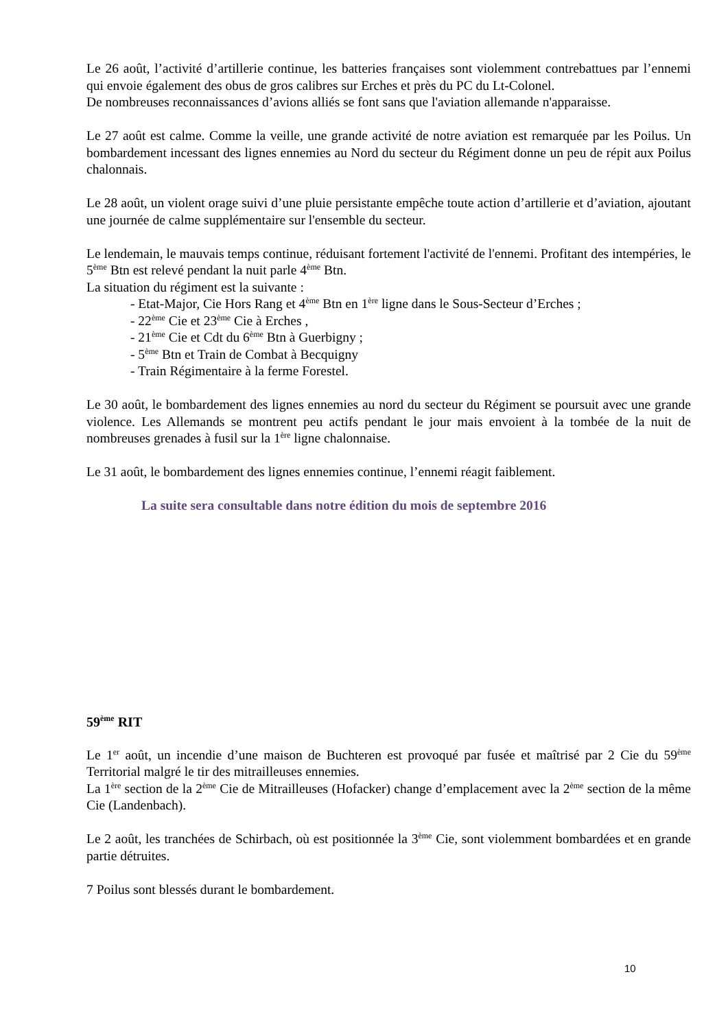Le 26 août, l’activité d’artillerie continue, les batteries françaises sont violemment contrebattues par l’ennemi qui envoie également des obus de gros calibres sur Erches et près du PC du Lt-Colonel.
De nombreuses reconnaissances d’avions alliés se font sans que l'aviation allemande n'apparaisse.
Le 27 août est calme. Comme la veille, une grande activité de notre aviation est remarquée par les Poilus. Un bombardement incessant des lignes ennemies au Nord du secteur du Régiment donne un peu de répit aux Poilus chalonnais.
Le 28 août, un violent orage suivi d’une pluie persistante empêche toute action d’artillerie et d’aviation, ajoutant une journée de calme supplémentaire sur l'ensemble du secteur.
Le lendemain, le mauvais temps continue, réduisant fortement l'activité de l'ennemi. Profitant des intempéries, le 5<sup>ème</sup> Btn est relevé pendant la nuit parle 4<sup>ème</sup> Btn.
La situation du régiment est la suivante :
- Etat-Major, Cie Hors Rang et 4<sup>ème</sup> Btn en 1<sup>ère</sup> ligne dans le Sous-Secteur d’Erches ;
- 22<sup>ème</sup> Cie et 23<sup>ème</sup> Cie à Erches ,
- 21<sup>ème</sup> Cie et Cdt du 6<sup>ème</sup> Btn à Guerbigny ;
- 5<sup>ème</sup> Btn et Train de Combat à Becquigny
- Train Régimentaire à la ferme Forestel.
Le 30 août, le bombardement des lignes ennemies au nord du secteur du Régiment se poursuit avec une grande violence. Les Allemands se montrent peu actifs pendant le jour mais envoient à la tombée de la nuit de nombreuses grenades à fusil sur la 1<sup>ère</sup> ligne chalonnaise.
Le 31 août, le bombardement des lignes ennemies continue, l’ennemi réagit faiblement.
La suite sera consultable dans notre édition du mois de septembre 2016
59<sup>ème</sup> RIT
Le 1<sup>er</sup> août, un incendie d’une maison de Buchteren est provoqué par fusée et maîtrisé par 2 Cie du 59<sup>ème</sup> Territorial malgré le tir des mitrailleuses ennemies.
La 1<sup>ère</sup> section de la 2<sup>ème</sup> Cie de Mitrailleuses (Hofacker) change d’emplacement avec la 2<sup>ème</sup> section de la même Cie (Landenbach).
Le 2 août, les tranchées de Schirbach, où est positionnée la 3<sup>ème</sup> Cie, sont violemment bombardées et en grande partie détruites.
7 Poilus sont blessés durant le bombardement.
10